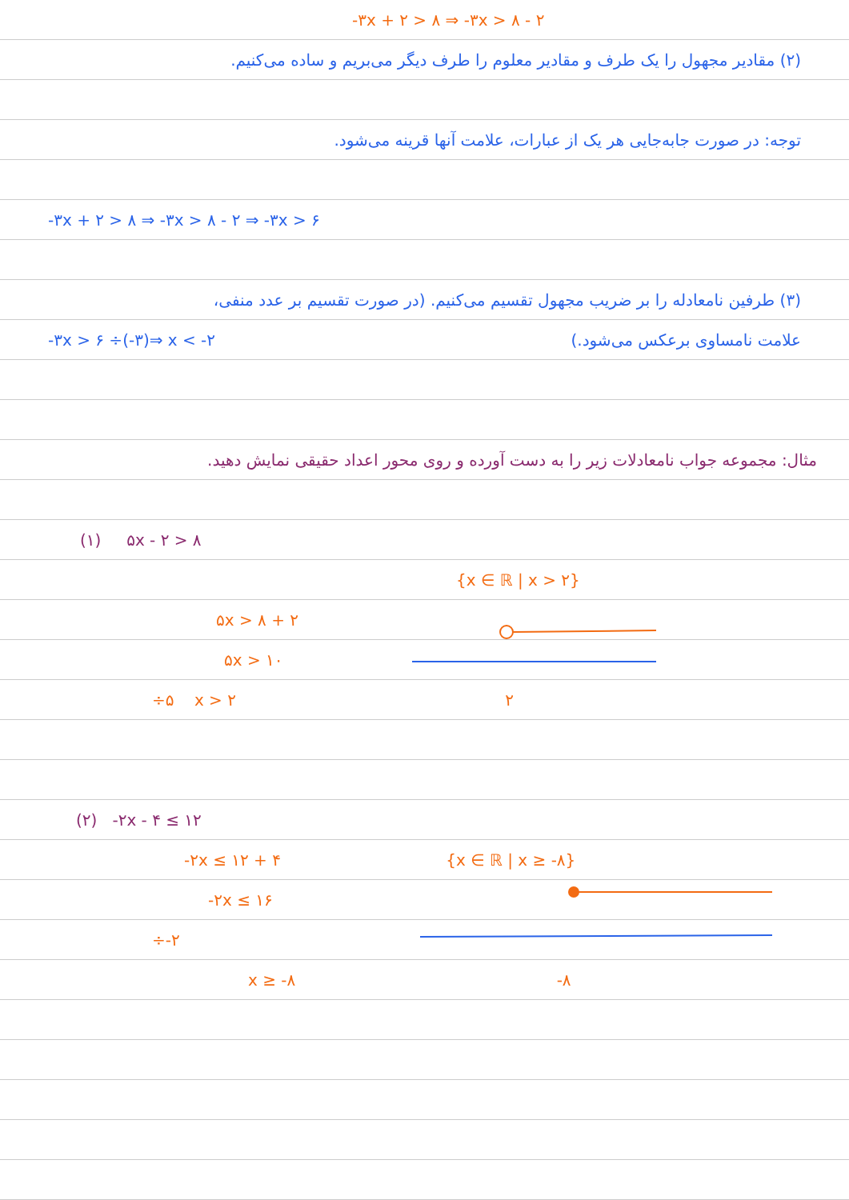-۳x + ۲ > ۸ ⇒ -۳x > ۸ - ۲
(۲) مقادیر مجهول را یک طرف و مقادیر معلوم را طرف دیگر می‌بریم و ساده می‌کنیم.
توجه: در صورت جابه‌جایی هر یک از عبارات، علامت آنها قرینه می‌شود.
-۳x + ۲ > ۸ ⇒ -۳x > ۸ - ۲ ⇒ -۳x > ۶
(۳) طرفین نامعادله را بر ضریب مجهول تقسیم می‌کنیم. (در صورت تقسیم بر عدد منفی،
-۳x > ۶ ÷(-۳)⇒ x < -۲ علامت نامساوی برعکس می‌شود.)
مثال: مجموعه جواب نامعادلات زیر را به دست آورده و روی محور اعداد حقیقی نمایش دهید.
(۱) ۵x - ۲ > ۸
{x ∈ ℝ | x > ۲}
۵x > ۸ + ۲
۵x > ۱۰
÷۵ x > ۲ ۲
(۲) -۲x - ۴ ≤ ۱۲
-۲x ≤ ۱۲ + ۴ {x ∈ ℝ | x ≥ -۸}
-۲x ≤ ۱۶
÷-۲
x ≥ -۸ -۸